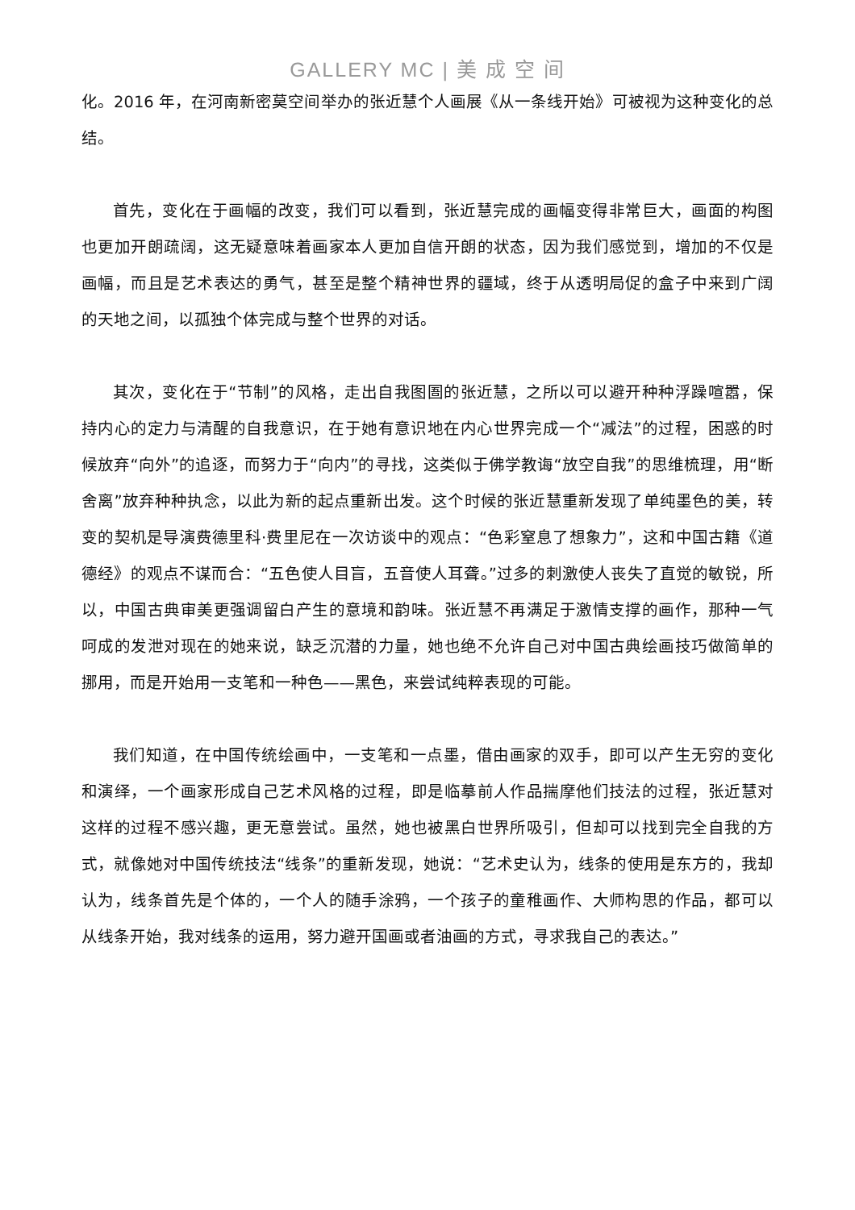GALLERY MC | 美 成 空 间
化。2016 年，在河南新密莫空间举办的张近慧个人画展《从一条线开始》可被视为这种变化的总结。
首先，变化在于画幅的改变，我们可以看到，张近慧完成的画幅变得非常巨大，画面的构图也更加开朗疏阔，这无疑意味着画家本人更加自信开朗的状态，因为我们感觉到，增加的不仅是画幅，而且是艺术表达的勇气，甚至是整个精神世界的疆域，终于从透明局促的盒子中来到广阔的天地之间，以孤独个体完成与整个世界的对话。
其次，变化在于“节制”的风格，走出自我图圄的张近慧，之所以可以避开种种浮躁喧嚣，保持内心的定力与清醒的自我意识，在于她有意识地在内心世界完成一个“减法”的过程，困惑的时候放弃“向外”的追逐，而努力于“向内”的寻找，这类似于佛学教诲“放空自我”的思维梳理，用“断舍离”放弃种种执念，以此为新的起点重新出发。这个时候的张近慧重新发现了单纯墨色的美，转变的契机是导演费德里科·费里尼在一次访谈中的观点：“色彩窒息了想象力”，这和中国古籍《道德经》的观点不谋而合：“五色使人目盲，五音使人耳聋。”过多的刺激使人丧失了直觉的敏锐，所以，中国古典审美更强调留白产生的意境和韵味。张近慧不再满足于激情支撑的画作，那种一气呵成的发泄对现在的她来说，缺乏沉潜的力量，她也绝不允许自己对中国古典绘画技巧做简单的挪用，而是开始用一支笔和一种色——黑色，来尝试纯粹表现的可能。
我们知道，在中国传统绘画中，一支笔和一点墨，借由画家的双手，即可以产生无穷的变化和演绎，一个画家形成自己艺术风格的过程，即是临摹前人作品揣摩他们技法的过程，张近慧对这样的过程不感兴趣，更无意尝试。虽然，她也被黑白世界所吸引，但却可以找到完全自我的方式，就像她对中国传统技法“线条”的重新发现，她说：“艺术史认为，线条的使用是东方的，我却认为，线条首先是个体的，一个人的随手涂鸦，一个孩子的童稚画作、大师构思的作品，都可以从线条开始，我对线条的运用，努力避开国画或者油画的方式，寻求我自己的表达。”